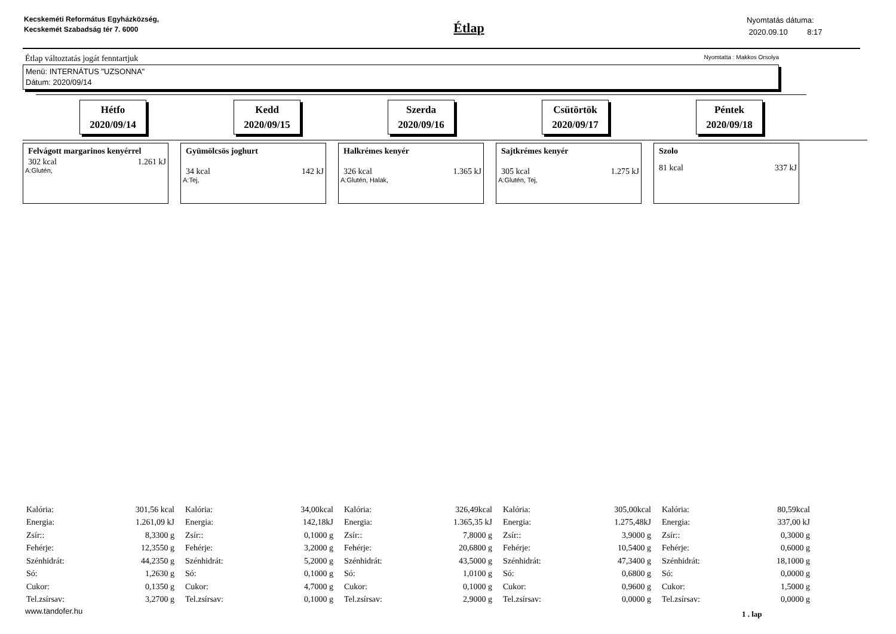Kecskeméti Református Egyházközség, Kecskemét Szabadság tér 7. 6000
Étlap
Nyomtatás dátuma:
2020.09.10 8:17
Étlap változtatás jogát fenntartjuk Nyomtatta : Makkos Orsolya
Menü: INTERNÁTUS "UZSONNA"
Dátum: 2020/09/14
Hétfo
2020/09/14
Kedd
2020/09/15
Szerda
2020/09/16
Csütörtök
2020/09/17
Péntek
2020/09/18
Felvágott margarinos kenyérrel
302 kcal 1.261 kJ
A:Glutén,
Gyümölcsös joghurt
34 kcal 142 kJ
A:Tej,
Halkrémes kenyér
326 kcal 1.365 kJ
A:Glutén, Halak,
Sajtkrémes kenyér
305 kcal 1.275 kJ
A:Glutén, Tej,
Szolo
81 kcal 337 kJ
| Kalória: | 301,56 kcal |
| Energia: | 1.261,09 kJ |
| Zsír:: | 8,3300 g |
| Fehérje: | 12,3550 g |
| Szénhidrát: | 44,2350 g |
| Só: | 1,2630 g |
| Cukor: | 0,1350 g |
| Tel.zsírsav: | 3,2700 g |
| Kalória: | 34,00kcal |
| Energia: | 142,18kJ |
| Zsír:: | 0,1000 g |
| Fehérje: | 3,2000 g |
| Szénhidrát: | 5,2000 g |
| Só: | 0,1000 g |
| Cukor: | 4,7000 g |
| Tel.zsírsav: | 0,1000 g |
| Kalória: | 326,49kcal |
| Energia: | 1.365,35 kJ |
| Zsír:: | 7,8000 g |
| Fehérje: | 20,6800 g |
| Szénhidrát: | 43,5000 g |
| Só: | 1,0100 g |
| Cukor: | 0,1000 g |
| Tel.zsírsav: | 2,9000 g |
| Kalória: | 305,00kcal |
| Energia: | 1.275,48kJ |
| Zsír:: | 3,9000 g |
| Fehérje: | 10,5400 g |
| Szénhidrát: | 47,3400 g |
| Só: | 0,6800 g |
| Cukor: | 0,9600 g |
| Tel.zsírsav: | 0,0000 g |
| Kalória: | 80,59kcal |
| Energia: | 337,00 kJ |
| Zsír:: | 0,3000 g |
| Fehérje: | 0,6000 g |
| Szénhidrát: | 18,1000 g |
| Só: | 0,0000 g |
| Cukor: | 1,5000 g |
| Tel.zsírsav: | 0,0000 g |
www.tandofer.hu 1 . lap